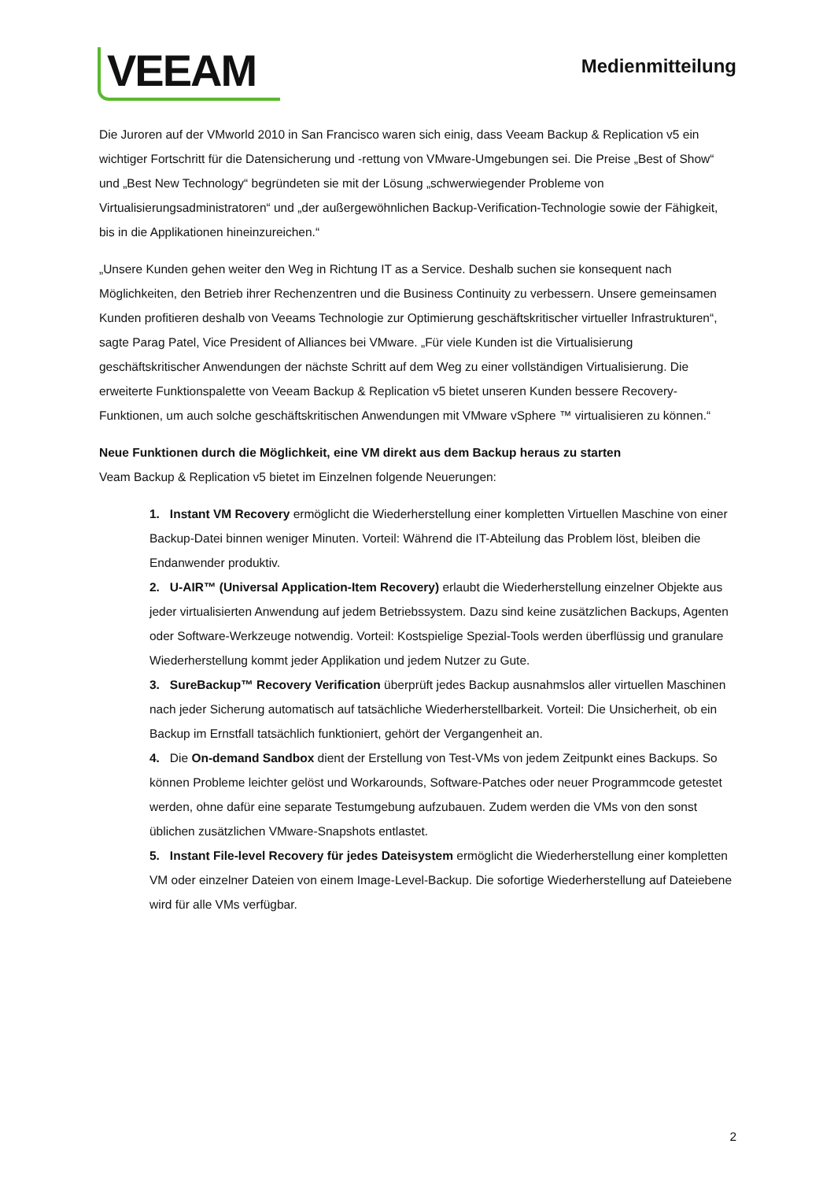VEEAM
Medienmitteilung
Die Juroren auf der VMworld 2010 in San Francisco waren sich einig, dass Veeam Backup & Replication v5 ein wichtiger Fortschritt für die Datensicherung und -rettung von VMware-Umgebungen sei. Die Preise „Best of Show“ und „Best New Technology“ begründeten sie mit der Lösung „schwerwiegender Probleme von Virtualisierungsadministratoren“ und „der außergewöhnlichen Backup-Verification-Technologie sowie der Fähigkeit, bis in die Applikationen hineinzureichen.“
„Unsere Kunden gehen weiter den Weg in Richtung IT as a Service. Deshalb suchen sie konsequent nach Möglichkeiten, den Betrieb ihrer Rechenzentren und die Business Continuity zu verbessern. Unsere gemeinsamen Kunden profitieren deshalb von Veeams Technologie zur Optimierung geschäftskritischer virtueller Infrastrukturen“, sagte Parag Patel, Vice President of Alliances bei VMware. „Für viele Kunden ist die Virtualisierung geschäftskritischer Anwendungen der nächste Schritt auf dem Weg zu einer vollständigen Virtualisierung. Die erweiterte Funktionspalette von Veeam Backup & Replication v5 bietet unseren Kunden bessere Recovery-Funktionen, um auch solche geschäftskritischen Anwendungen mit VMware vSphere ™ virtualisieren zu können.“
Neue Funktionen durch die Möglichkeit, eine VM direkt aus dem Backup heraus zu starten
Veam Backup & Replication v5 bietet im Einzelnen folgende Neuerungen:
1. Instant VM Recovery ermöglicht die Wiederherstellung einer kompletten Virtuellen Maschine von einer Backup-Datei binnen weniger Minuten. Vorteil: Während die IT-Abteilung das Problem löst, bleiben die Endanwender produktiv.
2. U-AIR™ (Universal Application-Item Recovery) erlaubt die Wiederherstellung einzelner Objekte aus jeder virtualisierten Anwendung auf jedem Betriebssystem. Dazu sind keine zusätzlichen Backups, Agenten oder Software-Werkzeuge notwendig. Vorteil: Kostspielige Spezial-Tools werden überflüssig und granulare Wiederherstellung kommt jeder Applikation und jedem Nutzer zu Gute.
3. SureBackup™ Recovery Verification überprüft jedes Backup ausnahmslos aller virtuellen Maschinen nach jeder Sicherung automatisch auf tatsächliche Wiederherstellbarkeit. Vorteil: Die Unsicherheit, ob ein Backup im Ernstfall tatsächlich funktioniert, gehört der Vergangenheit an.
4. Die On-demand Sandbox dient der Erstellung von Test-VMs von jedem Zeitpunkt eines Backups. So können Probleme leichter gelöst und Workarounds, Software-Patches oder neuer Programmcode getestet werden, ohne dafür eine separate Testumgebung aufzubauen. Zudem werden die VMs von den sonst üblichen zusätzlichen VMware-Snapshots entlastet.
5. Instant File-level Recovery für jedes Dateisystem ermöglicht die Wiederherstellung einer kompletten VM oder einzelner Dateien von einem Image-Level-Backup. Die sofortige Wiederherstellung auf Dateiebene wird für alle VMs verfügbar.
2